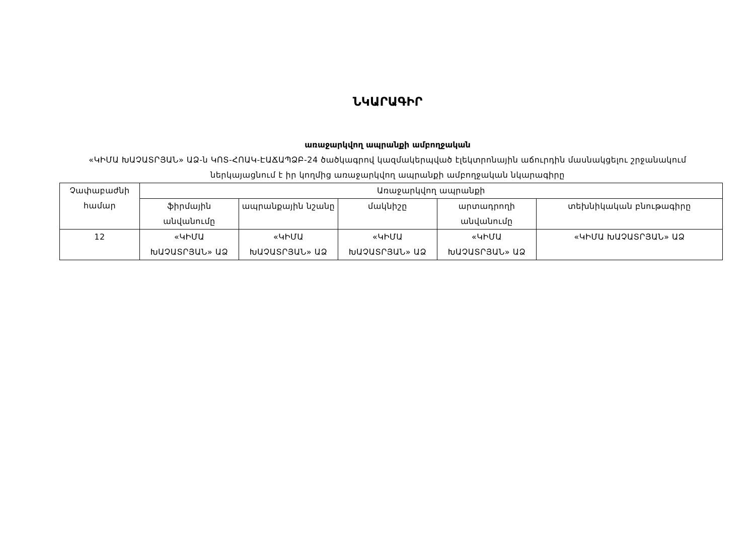ՆԿԱՐԱԳԻՐ
առաջարկվող ապրանքի ամբողջական
«ԿԻՄԱ ԽԱՉԱՏՐՅԱՆ» ԱՁ-ն ԿՈՏ-ՀՈԱԿ-ԷԱՃԱՊՁԲ-24 ծածկագրով կազմակերպված էլեկտրոնային աճուրդին մասնակցելու շրջանակում ներկայացնում է իր կողմից առաջարկվող ապրանքի ամբողջական նկարագիրը
| Չափաբաժնի համար | Առաջարկվող ապրանքի | | | | |
| --- | --- | --- | --- | --- | --- |
| | ֆիրմային անվանումը | ապրանքային նշանը | մակնիշը | արտադրողի անվանումը | տեխնիկական բնութագիրը |
| 12 | «ԿԻՄԱ ԽԱՉԱՏՐՅԱՆ» ԱՁ | «ԿԻՄԱ ԽԱՉԱՏՐՅԱՆ» ԱՁ | «ԿԻՄԱ ԽԱՉԱՏՐՅԱՆ» ԱՁ | «ԿԻՄԱ ԽԱՉԱՏՐՅԱՆ» ԱՁ | «ԿԻՄԱ ԽԱՉԱՏՐՅԱՆ» ԱՁ |